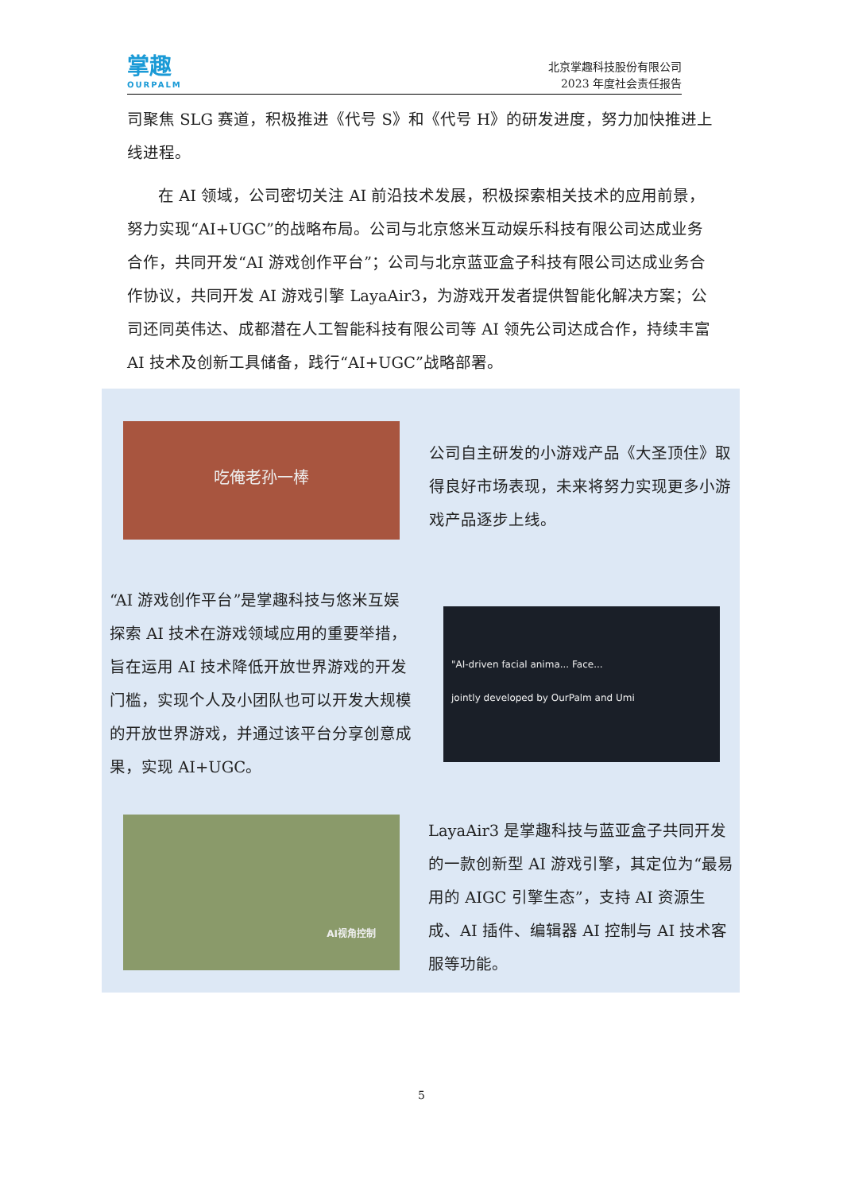掌趣
OURPALM
北京掌趣科技股份有限公司
2023 年度社会责任报告
司聚焦 SLG 赛道，积极推进《代号 S》和《代号 H》的研发进度，努力加快推进上线进程。
在 AI 领域，公司密切关注 AI 前沿技术发展，积极探索相关技术的应用前景，努力实现“AI+UGC”的战略布局。公司与北京悠米互动娱乐科技有限公司达成业务合作，共同开发“AI 游戏创作平台”；公司与北京蓝亚盒子科技有限公司达成业务合作协议，共同开发 AI 游戏引擎 LayaAir3，为游戏开发者提供智能化解决方案；公司还同英伟达、成都潜在人工智能科技有限公司等 AI 领先公司达成合作，持续丰富 AI 技术及创新工具储备，践行“AI+UGC”战略部署。
吃俺老孙一棒
公司自主研发的小游戏产品《大圣顶住》取得良好市场表现，未来将努力实现更多小游戏产品逐步上线。
“AI 游戏创作平台”是掌趣科技与悠米互娱探索 AI 技术在游戏领域应用的重要举措，旨在运用 AI 技术降低开放世界游戏的开发门槛，实现个人及小团队也可以开发大规模的开放世界游戏，并通过该平台分享创意成果，实现 AI+UGC。
"AI-driven facial anima... Face...
jointly developed by OurPalm and Umi
AI视角控制
LayaAir3 是掌趣科技与蓝亚盒子共同开发的一款创新型 AI 游戏引擎，其定位为“最易用的 AIGC 引擎生态”，支持 AI 资源生成、AI 插件、编辑器 AI 控制与 AI 技术客服等功能。
5